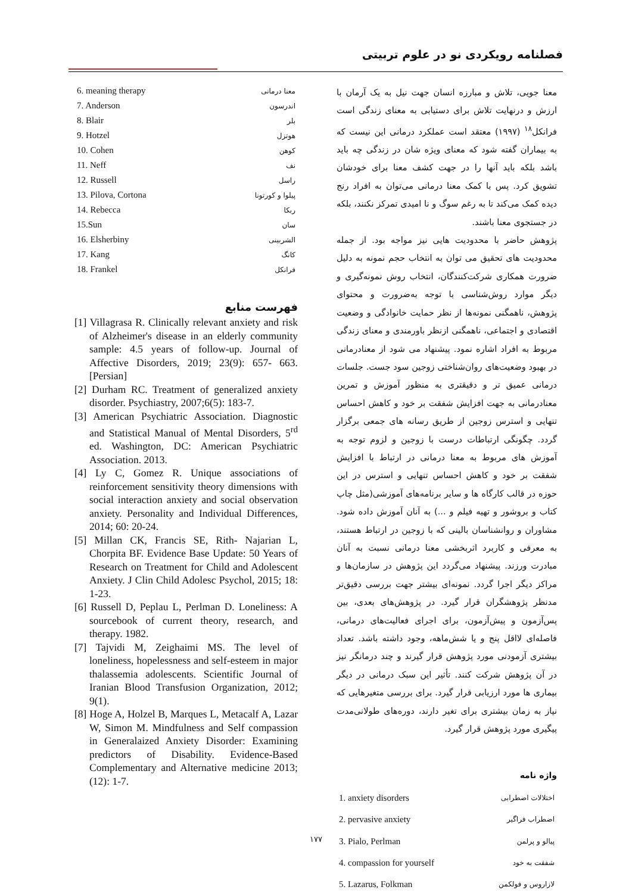فصلنامه رویکردی نو در علوم تربیتی
معنا جویی، تلاش و مبارزه انسان جهت نیل به یک آرمان با ارزش و درنهایت تلاش برای دستیابی به معنای زندگی است فرانکل<sup>۱۸</sup> (۱۹۹۷) معتقد است عملکرد درمانی این نیست که به بیماران گفته شود که معنای ویژه شان در زندگی چه باید باشد بلکه باید آنها را در جهت کشف معنا برای خودشان تشویق کرد. پس با کمک معنا درمانی می‌توان به افراد رنج دیده کمک می‌کند تا به رغم سوگ و نا امیدی تمرکز نکنند، بلکه در جستجوی معنا باشند.
پژوهش حاضر با محدودیت هایی نیز مواجه بود. از جمله محدودیت های تحقیق می توان به انتخاب حجم نمونه به دلیل ضرورت همکاری شرکت‌کنندگان، انتخاب روش نمونه‌گیری و دیگر موارد روش‌شناسی با توجه به‌ضرورت و محتوای پژوهش، ناهمگنی نمونه‌ها از نظر حمایت خانوادگی و وضعیت اقتصادی و اجتماعی، ناهمگنی ازنظر باورمندی و معنای زندگی مربوط به افراد اشاره نمود. پیشنهاد می شود از معنادرمانی در بهبود وضعیت‌های روان‌شناختی زوجین سود جست. جلسات درمانی عمیق تر و دقیقتری به منظور آموزش و تمرین معنادرمانی به جهت افزایش شفقت بر خود و کاهش احساس تنهایی و استرس زوجین از طریق رسانه های جمعی برگزار گردد. چگونگی ارتباطات درست با زوجین و لزوم توجه به آموزش های مربوط به معنا درمانی در ارتباط با افزایش شفقت بر خود و کاهش احساس تنهایی و استرس در این حوزه در قالب کارگاه ها و سایر برنامه‌های آموزشی(مثل چاپ کتاب و بروشور و تهیه فیلم و ...) به آنان آموزش داده شود. مشاوران و روانشناسان بالینی که با زوجین در ارتباط هستند، به معرفی و کاربرد اثربخشی معنا درمانی نسبت به آنان مبادرت ورزند. پیشنهاد می‌گردد این پژوهش در سازمان‌ها و مراکز دیگر اجرا گردد. نمونه‌ای بیشتر جهت بررسی دقیق‌تر مدنظر پژوهشگران قرار گیرد. در پژوهش‌های بعدی، بین پس‌آزمون و پیش‌آزمون، برای اجرای فعالیت‌های درمانی، فاصله‌ای لااقل پنج و یا شش‌ماهه، وجود داشته باشد. تعداد بیشتری آزمودنی مورد پژوهش قرار گیرند و چند درمانگر نیز در آن پژوهش شرکت کنند. تأثیر این سبک درمانی در دیگر بیماری ها مورد ارزیابی قرار گیرد. برای بررسی متغیرهایی که نیاز به زمان بیشتری برای تغیر دارند، دوره‌های طولانی‌مدت پیگیری مورد پژوهش قرار گیرد.
واژه نامه
| 1. anxiety disorders | اختلالات اضطرابی |
| 2. pervasive anxiety | اضطراب فراگیر |
| 3. Pialo, Perlman | پیالو و پرلمن |
| 4. compassion for yourself | شفقت به خود |
| 5. Lazarus, Folkman | لازاروس و فولکمن |
| 6. meaning therapy | معنا درمانی |
| 7. Anderson | اندرسون |
| 8. Blair | بلر |
| 9. Hotzel | هوتزل |
| 10. Cohen | کوهن |
| 11. Neff | نف |
| 12. Russell | راسل |
| 13. Pilova, Cortona | پیلوا و کورتونا |
| 14. Rebecca | ربکا |
| 15.Sun | سان |
| 16. Elsherbiny | الشربینی |
| 17. Kang | کانگ |
| 18. Frankel | فرانکل |
فهرست منابع
[1] Villagrasa R. Clinically relevant anxiety and risk of Alzheimer's disease in an elderly community sample: 4.5 years of follow-up. Journal of Affective Disorders, 2019; 23(9): 657- 663. [Persian]
[2] Durham RC. Treatment of generalized anxiety disorder. Psychiastry, 2007;6(5): 183-7.
[3] American Psychiatric Association. Diagnostic and Statistical Manual of Mental Disorders, 5<sup>rd</sup> ed. Washington, DC: American Psychiatric Association. 2013.
[4] Ly C, Gomez R. Unique associations of reinforcement sensitivity theory dimensions with social interaction anxiety and social observation anxiety. Personality and Individual Differences, 2014; 60: 20-24.
[5] Millan CK, Francis SE, Rith- Najarian L, Chorpita BF. Evidence Base Update: 50 Years of Research on Treatment for Child and Adolescent Anxiety. J Clin Child Adolesc Psychol, 2015; 18: 1-23.
[6] Russell D, Peplau L, Perlman D. Loneliness: A sourcebook of current theory, research, and therapy. 1982.
[7] Tajvidi M, Zeighaimi MS. The level of loneliness, hopelessness and self-esteem in major thalassemia adolescents. Scientific Journal of Iranian Blood Transfusion Organization, 2012; 9(1).
[8] Hoge A, Holzel B, Marques L, Metacalf A, Lazar W, Simon M. Mindfulness and Self compassion in Generalaized Anxiety Disorder: Examining predictors of Disability. Evidence-Based Complementary and Alternative medicine 2013; (12): 1-7.
۱۷۷